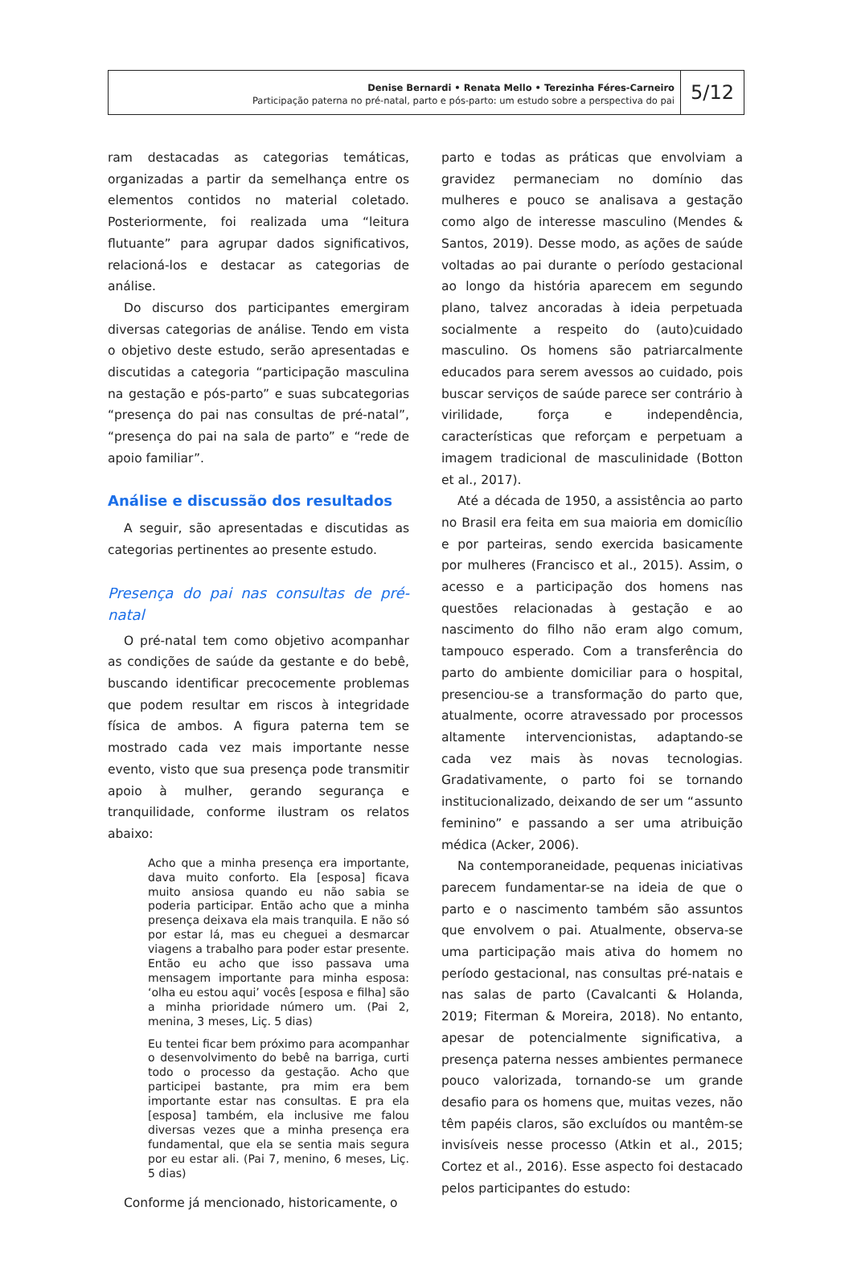Denise Bernardi • Renata Mello • Terezinha Féres-Carneiro
Participação paterna no pré-natal, parto e pós-parto: um estudo sobre a perspectiva do pai
5/12
ram destacadas as categorias temáticas, organizadas a partir da semelhança entre os elementos contidos no material coletado. Posteriormente, foi realizada uma “leitura flutuante” para agrupar dados significativos, relacioná-los e destacar as categorias de análise.
Do discurso dos participantes emergiram diversas categorias de análise. Tendo em vista o objetivo deste estudo, serão apresentadas e discutidas a categoria “participação masculina na gestação e pós-parto” e suas subcategorias “presença do pai nas consultas de pré-natal”, “presença do pai na sala de parto” e “rede de apoio familiar”.
Análise e discussão dos resultados
A seguir, são apresentadas e discutidas as categorias pertinentes ao presente estudo.
Presença do pai nas consultas de pré-natal
O pré-natal tem como objetivo acompanhar as condições de saúde da gestante e do bebê, buscando identificar precocemente problemas que podem resultar em riscos à integridade física de ambos. A figura paterna tem se mostrado cada vez mais importante nesse evento, visto que sua presença pode transmitir apoio à mulher, gerando segurança e tranquilidade, conforme ilustram os relatos abaixo:
Acho que a minha presença era importante, dava muito conforto. Ela [esposa] ficava muito ansiosa quando eu não sabia se poderia participar. Então acho que a minha presença deixava ela mais tranquila. E não só por estar lá, mas eu cheguei a desmarcar viagens a trabalho para poder estar presente. Então eu acho que isso passava uma mensagem importante para minha esposa: ‘olha eu estou aqui’ vocês [esposa e filha] são a minha prioridade número um. (Pai 2, menina, 3 meses, Liç. 5 dias)
Eu tentei ficar bem próximo para acompanhar o desenvolvimento do bebê na barriga, curti todo o processo da gestação. Acho que participei bastante, pra mim era bem importante estar nas consultas. E pra ela [esposa] também, ela inclusive me falou diversas vezes que a minha presença era fundamental, que ela se sentia mais segura por eu estar ali. (Pai 7, menino, 6 meses, Liç. 5 dias)
Conforme já mencionado, historicamente, o
parto e todas as práticas que envolviam a gravidez permaneciam no domínio das mulheres e pouco se analisava a gestação como algo de interesse masculino (Mendes & Santos, 2019). Desse modo, as ações de saúde voltadas ao pai durante o período gestacional ao longo da história aparecem em segundo plano, talvez ancoradas à ideia perpetuada socialmente a respeito do (auto)cuidado masculino. Os homens são patriarcalmente educados para serem avessos ao cuidado, pois buscar serviços de saúde parece ser contrário à virilidade, força e independência, características que reforçam e perpetuam a imagem tradicional de masculinidade (Botton et al., 2017).
Até a década de 1950, a assistência ao parto no Brasil era feita em sua maioria em domicílio e por parteiras, sendo exercida basicamente por mulheres (Francisco et al., 2015). Assim, o acesso e a participação dos homens nas questões relacionadas à gestação e ao nascimento do filho não eram algo comum, tampouco esperado. Com a transferência do parto do ambiente domiciliar para o hospital, presenciou-se a transformação do parto que, atualmente, ocorre atravessado por processos altamente intervencionistas, adaptando-se cada vez mais às novas tecnologias. Gradativamente, o parto foi se tornando institucionalizado, deixando de ser um “assunto feminino” e passando a ser uma atribuição médica (Acker, 2006).
Na contemporaneidade, pequenas iniciativas parecem fundamentar-se na ideia de que o parto e o nascimento também são assuntos que envolvem o pai. Atualmente, observa-se uma participação mais ativa do homem no período gestacional, nas consultas pré-natais e nas salas de parto (Cavalcanti & Holanda, 2019; Fiterman & Moreira, 2018). No entanto, apesar de potencialmente significativa, a presença paterna nesses ambientes permanece pouco valorizada, tornando-se um grande desafio para os homens que, muitas vezes, não têm papéis claros, são excluídos ou mantêm-se invisíveis nesse processo (Atkin et al., 2015; Cortez et al., 2016). Esse aspecto foi destacado pelos participantes do estudo: